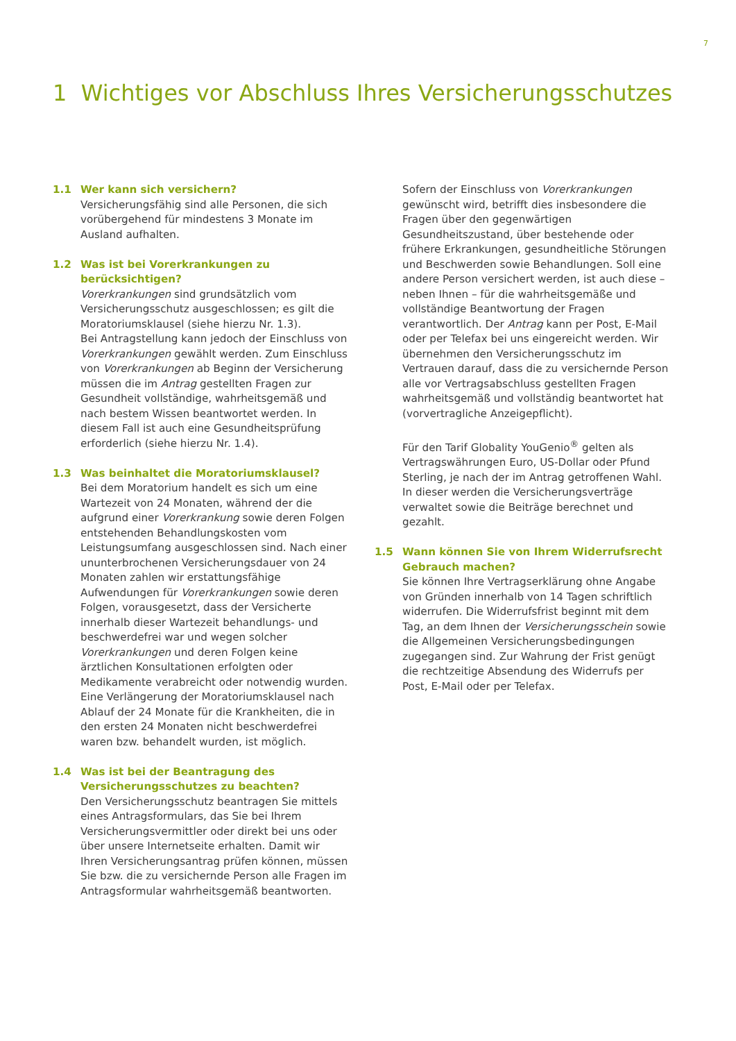7
1 Wichtiges vor Abschluss Ihres Versicherungsschutzes
1.1 Wer kann sich versichern?
Versicherungsfähig sind alle Personen, die sich vorübergehend für mindestens 3 Monate im Ausland aufhalten.
1.2 Was ist bei Vorerkrankungen zu berücksichtigen?
Vorerkrankungen sind grundsätzlich vom Versicherungsschutz ausgeschlossen; es gilt die Moratoriumsklausel (siehe hierzu Nr. 1.3).
Bei Antragstellung kann jedoch der Einschluss von Vorerkrankungen gewählt werden. Zum Einschluss von Vorerkrankungen ab Beginn der Versicherung müssen die im Antrag gestellten Fragen zur Gesundheit vollständige, wahrheitsgemäß und nach bestem Wissen beantwortet werden. In diesem Fall ist auch eine Gesundheitsprüfung erforderlich (siehe hierzu Nr. 1.4).
1.3 Was beinhaltet die Moratoriumsklausel?
Bei dem Moratorium handelt es sich um eine Wartezeit von 24 Monaten, während der die aufgrund einer Vorerkrankung sowie deren Folgen entstehenden Behandlungskosten vom Leistungsumfang ausgeschlossen sind. Nach einer ununterbrochenen Versicherungsdauer von 24 Monaten zahlen wir erstattungsfähige Aufwendungen für Vorerkrankungen sowie deren Folgen, vorausgesetzt, dass der Versicherte innerhalb dieser Wartezeit behandlungs- und beschwerdefrei war und wegen solcher Vorerkrankungen und deren Folgen keine ärztlichen Konsultationen erfolgten oder Medikamente verabreicht oder notwendig wurden. Eine Verlängerung der Moratoriumsklausel nach Ablauf der 24 Monate für die Krankheiten, die in den ersten 24 Monaten nicht beschwerdefrei waren bzw. behandelt wurden, ist möglich.
1.4 Was ist bei der Beantragung des Versicherungsschutzes zu beachten?
Den Versicherungsschutz beantragen Sie mittels eines Antragsformulars, das Sie bei Ihrem Versicherungsvermittler oder direkt bei uns oder über unsere Internetseite erhalten. Damit wir Ihren Versicherungsantrag prüfen können, müssen Sie bzw. die zu versichernde Person alle Fragen im Antragsformular wahrheitsgemäß beantworten.
Sofern der Einschluss von Vorerkrankungen gewünscht wird, betrifft dies insbesondere die Fragen über den gegenwärtigen Gesundheitszustand, über bestehende oder frühere Erkrankungen, gesundheitliche Störungen und Beschwerden sowie Behandlungen. Soll eine andere Person versichert werden, ist auch diese – neben Ihnen – für die wahrheitsgemäße und vollständige Beantwortung der Fragen verantwortlich. Der Antrag kann per Post, E-Mail oder per Telefax bei uns eingereicht werden. Wir übernehmen den Versicherungsschutz im Vertrauen darauf, dass die zu versichernde Person alle vor Vertragsabschluss gestellten Fragen wahrheitsgemäß und vollständig beantwortet hat (vorvertragliche Anzeigepflicht).
Für den Tarif Globality YouGenio<sup>®</sup> gelten als Vertragswährungen Euro, US-Dollar oder Pfund Sterling, je nach der im Antrag getroffenen Wahl. In dieser werden die Versicherungsverträge verwaltet sowie die Beiträge berechnet und gezahlt.
1.5 Wann können Sie von Ihrem Widerrufsrecht Gebrauch machen?
Sie können Ihre Vertragserklärung ohne Angabe von Gründen innerhalb von 14 Tagen schriftlich widerrufen. Die Widerrufsfrist beginnt mit dem Tag, an dem Ihnen der Versicherungsschein sowie die Allgemeinen Versicherungsbedingungen zugegangen sind. Zur Wahrung der Frist genügt die rechtzeitige Absendung des Widerrufs per Post, E-Mail oder per Telefax.